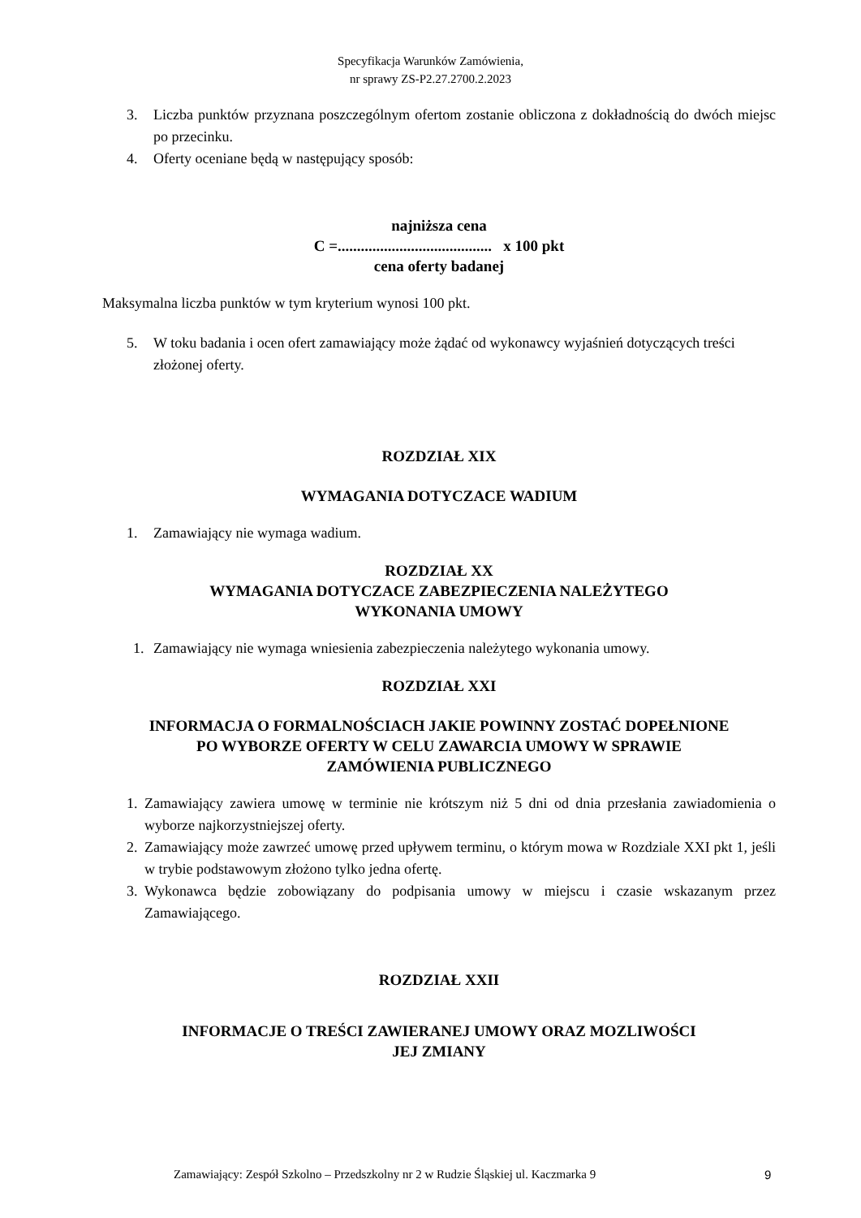Specyfikacja Warunków Zamówienia,
nr sprawy ZS-P2.27.2700.2.2023
3. Liczba punktów przyznana poszczególnym ofertom zostanie obliczona z dokładnością do dwóch miejsc po przecinku.
4. Oferty oceniane będą w następujący sposób:
najniższa cena
C =........................................ x 100 pkt
cena oferty badanej
Maksymalna liczba punktów w tym kryterium wynosi 100 pkt.
5. W toku badania i ocen ofert zamawiający może żądać od wykonawcy wyjaśnień dotyczących treści złożonej oferty.
ROZDZIAŁ XIX
WYMAGANIA DOTYCZACE WADIUM
1. Zamawiający nie wymaga wadium.
ROZDZIAŁ XX
WYMAGANIA DOTYCZACE ZABEZPIECZENIA NALEŻYTEGO
WYKONANIA UMOWY
1. Zamawiający nie wymaga wniesienia zabezpieczenia należytego wykonania umowy.
ROZDZIAŁ XXI
INFORMACJA O FORMALNOŚCIACH JAKIE POWINNY ZOSTAĆ DOPEŁNIONE
PO WYBORZE OFERTY W CELU ZAWARCIA UMOWY W SPRAWIE
ZAMÓWIENIA PUBLICZNEGO
1. Zamawiający zawiera umowę w terminie nie krótszym niż 5 dni od dnia przesłania zawiadomienia o wyborze najkorzystniejszej oferty.
2. Zamawiający może zawrzeć umowę przed upływem terminu, o którym mowa w Rozdziale XXI pkt 1, jeśli w trybie podstawowym złożono tylko jedna ofertę.
3. Wykonawca będzie zobowiązany do podpisania umowy w miejscu i czasie wskazanym przez Zamawiającego.
ROZDZIAŁ XXII
INFORMACJE O TREŚCI ZAWIERANEJ UMOWY ORAZ MOZLIWOŚCI
JEJ ZMIANY
Zamawiający: Zespół Szkolno – Przedszkolny nr 2 w Rudzie Śląskiej ul. Kaczmarka 9 9